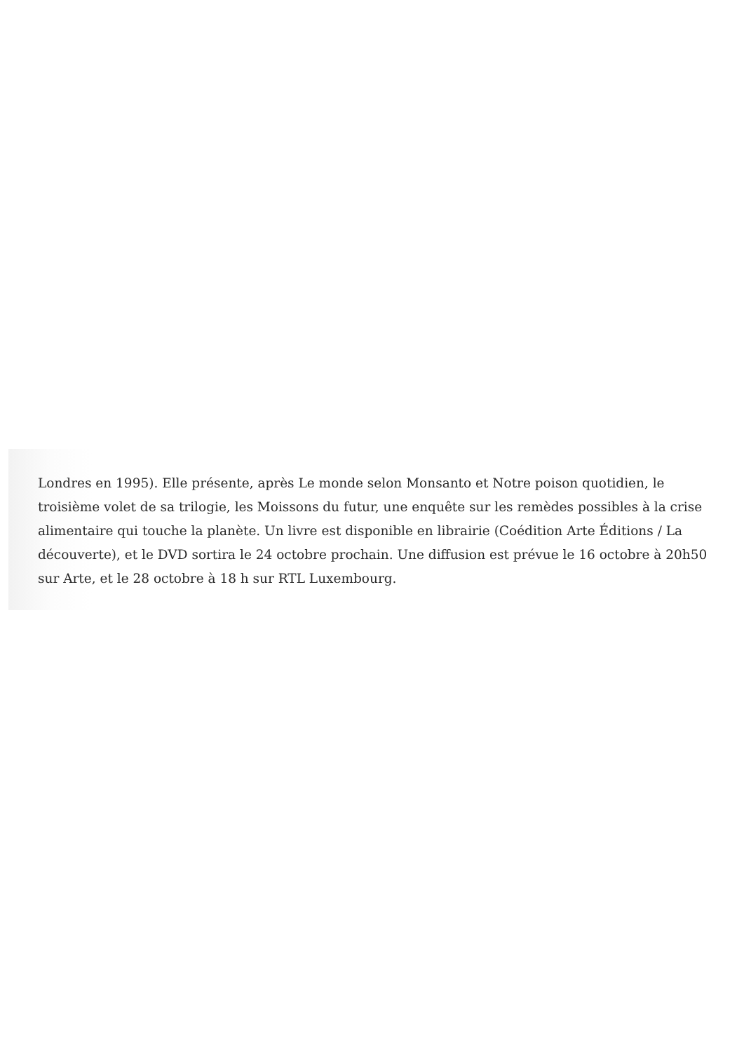Londres en 1995). Elle présente, après Le monde selon Monsanto et Notre poison quotidien, le troisième volet de sa trilogie, les Moissons du futur, une enquête sur les remèdes possibles à la crise alimentaire qui touche la planète. Un livre est disponible en librairie (Coédition Arte Éditions / La découverte), et le DVD sortira le 24 octobre prochain. Une diffusion est prévue le 16 octobre à 20h50 sur Arte, et le 28 octobre à 18 h sur RTL Luxembourg.